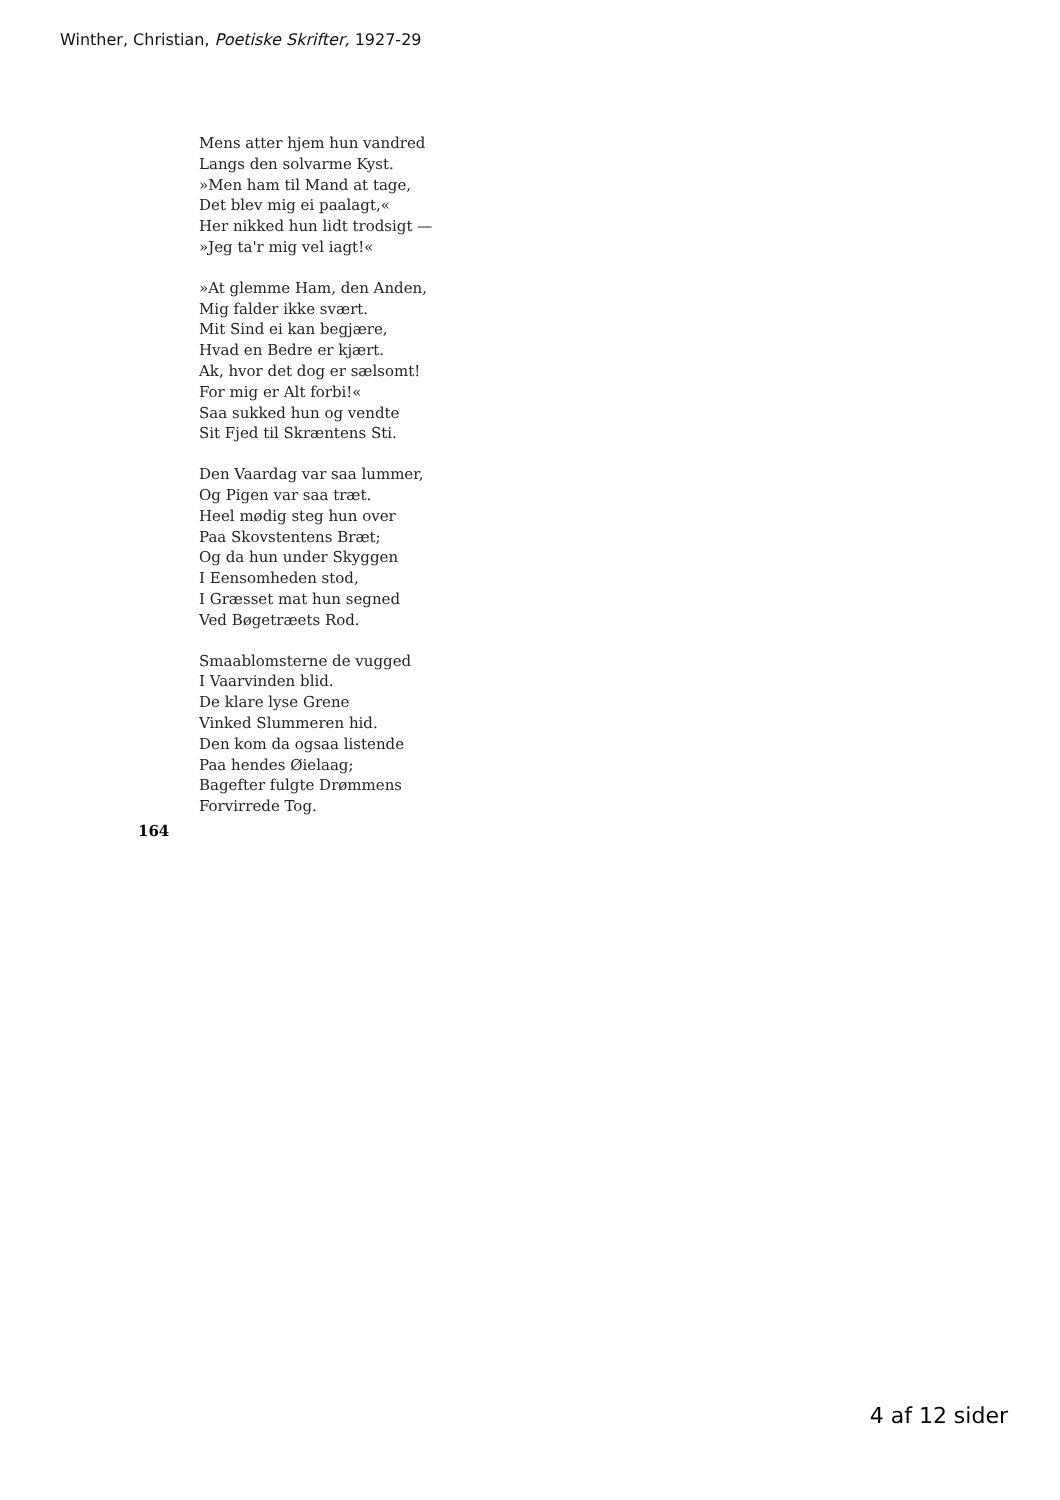Winther, Christian, Poetiske Skrifter, 1927-29
Mens atter hjem hun vandred
Langs den solvarme Kyst.
»Men ham til Mand at tage,
Det blev mig ei paalagt,«
Her nikked hun lidt trodsigt —
»Jeg ta'r mig vel iagt!«
»At glemme Ham, den Anden,
Mig falder ikke svært.
Mit Sind ei kan begjære,
Hvad en Bedre er kjært.
Ak, hvor det dog er sælsomt!
For mig er Alt forbi!«
Saa sukked hun og vendte
Sit Fjed til Skræntens Sti.
Den Vaardag var saa lummer,
Og Pigen var saa træt.
Heel mødig steg hun over
Paa Skovstentens Bræt;
Og da hun under Skyggen
I Eensomheden stod,
I Græsset mat hun segned
Ved Bøgetræets Rod.
Smaablomsterne de vugged
I Vaarvinden blid.
De klare lyse Grene
Vinked Slummeren hid.
Den kom da ogsaa listende
Paa hendes Øielaag;
Bagefter fulgte Drømmens
Forvirrede Tog.
164
4 af 12 sider